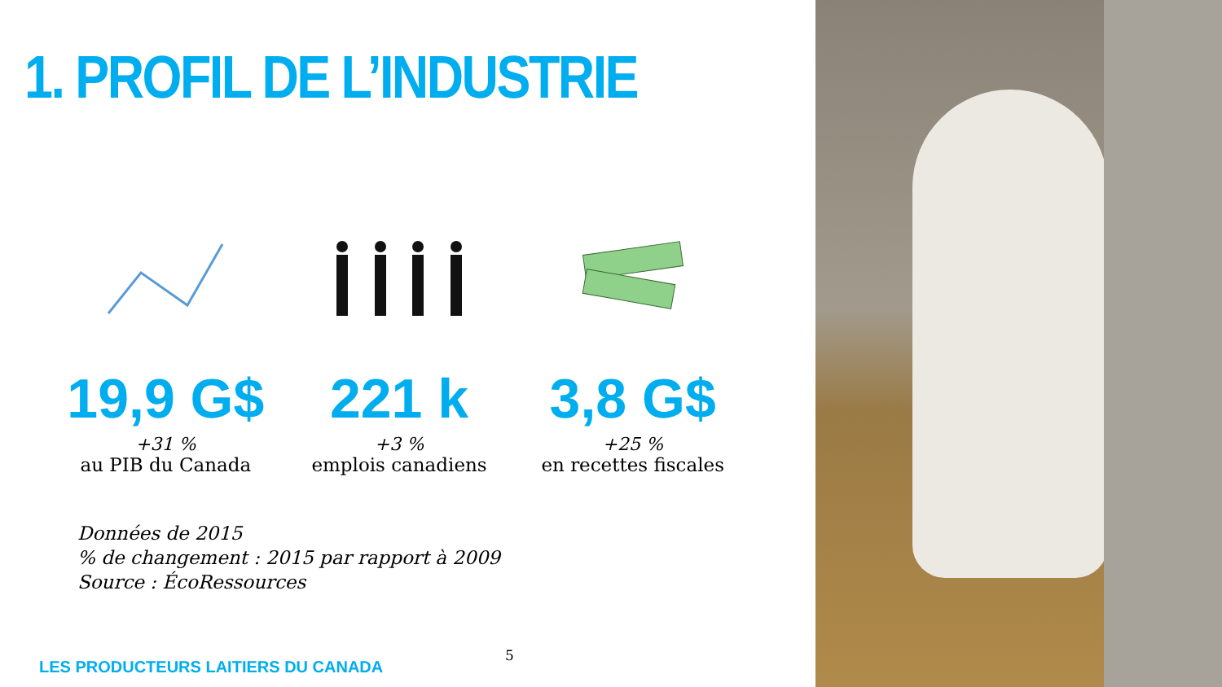1. PROFIL DE L’INDUSTRIE
19,9 G$
+31 %
au PIB du Canada
221 k
+3 %
emplois canadiens
3,8 G$
+25 %
en recettes fiscales
Données de 2015
% de changement : 2015 par rapport à 2009
Source : ÉcoRessources
5
LES PRODUCTEURS LAITIERS DU CANADA